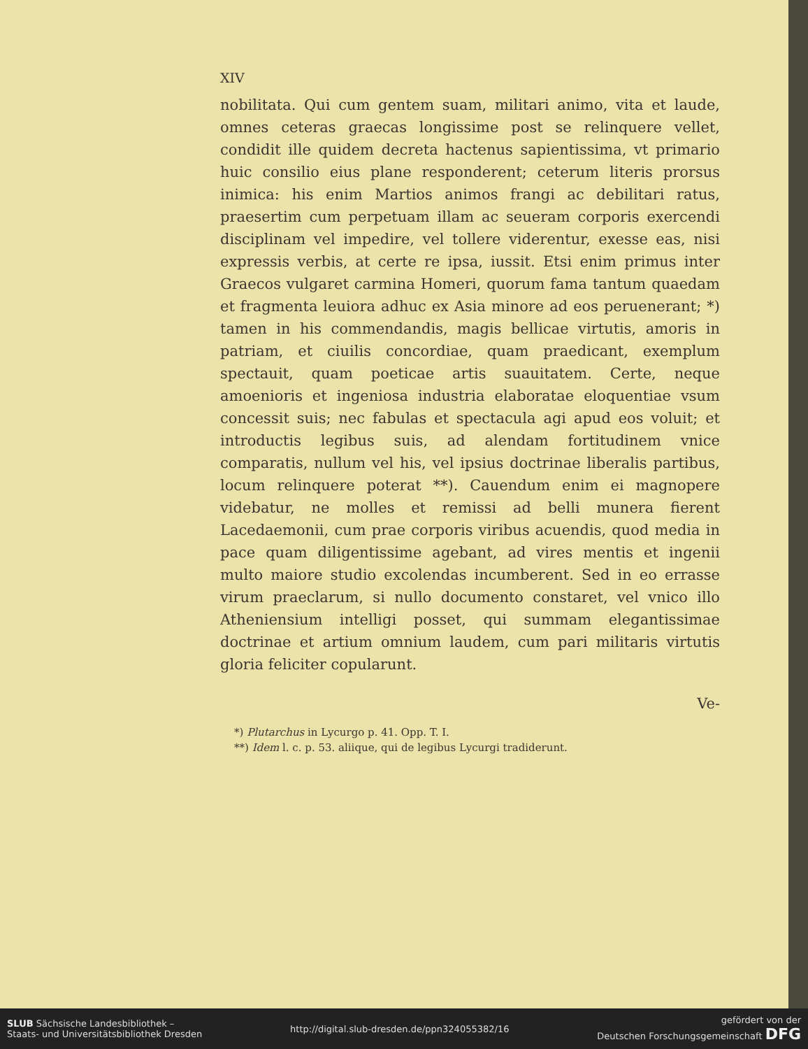XIV
nobilitata. Qui cum gentem suam, militari animo, vita et laude, omnes ceteras graecas longissime post se relinquere vellet, condidit ille quidem decreta hactenus sapientissima, vt primario huic consilio eius plane responderent; ceterum literis prorsus inimica: his enim Martios animos frangi ac debilitari ratus, praesertim cum perpetuam illam ac seueram corporis exercendi disciplinam vel impedire, vel tollere viderentur, exesse eas, nisi expressis verbis, at certe re ipsa, iussit. Etsi enim primus inter Graecos vulgaret carmina Homeri, quorum fama tantum quaedam et fragmenta leuiora adhuc ex Asia minore ad eos peruenerant; *) tamen in his commendandis, magis bellicae virtutis, amoris in patriam, et ciuilis concordiae, quam praedicant, exemplum spectauit, quam poeticae artis suauitatem. Certe, neque amoenioris et ingeniosa industria elaboratae eloquentiae vsum concessit suis; nec fabulas et spectacula agi apud eos voluit; et introductis legibus suis, ad alendam fortitudinem vnice comparatis, nullum vel his, vel ipsius doctrinae liberalis partibus, locum relinquere poterat **). Cauendum enim ei magnopere videbatur, ne molles et remissi ad belli munera fierent Lacedaemonii, cum prae corporis viribus acuendis, quod media in pace quam diligentissime agebant, ad vires mentis et ingenii multo maiore studio excolendas incumberent. Sed in eo errasse virum praeclarum, si nullo documento constaret, vel vnico illo Atheniensium intelligi posset, qui summam elegantissimae doctrinae et artium omnium laudem, cum pari militaris virtutis gloria feliciter copularunt.
Ve-
*) Plutarchus in Lycurgo p. 41. Opp. T. I.
**) Idem l. c. p. 53. aliique, qui de legibus Lycurgi tradiderunt.
SLUB Sächsische Landesbibliothek –
Staats- und Universitätsbibliothek Dresden
http://digital.slub-dresden.de/ppn324055382/16
gefördert von der
Deutschen Forschungsgemeinschaft DFG